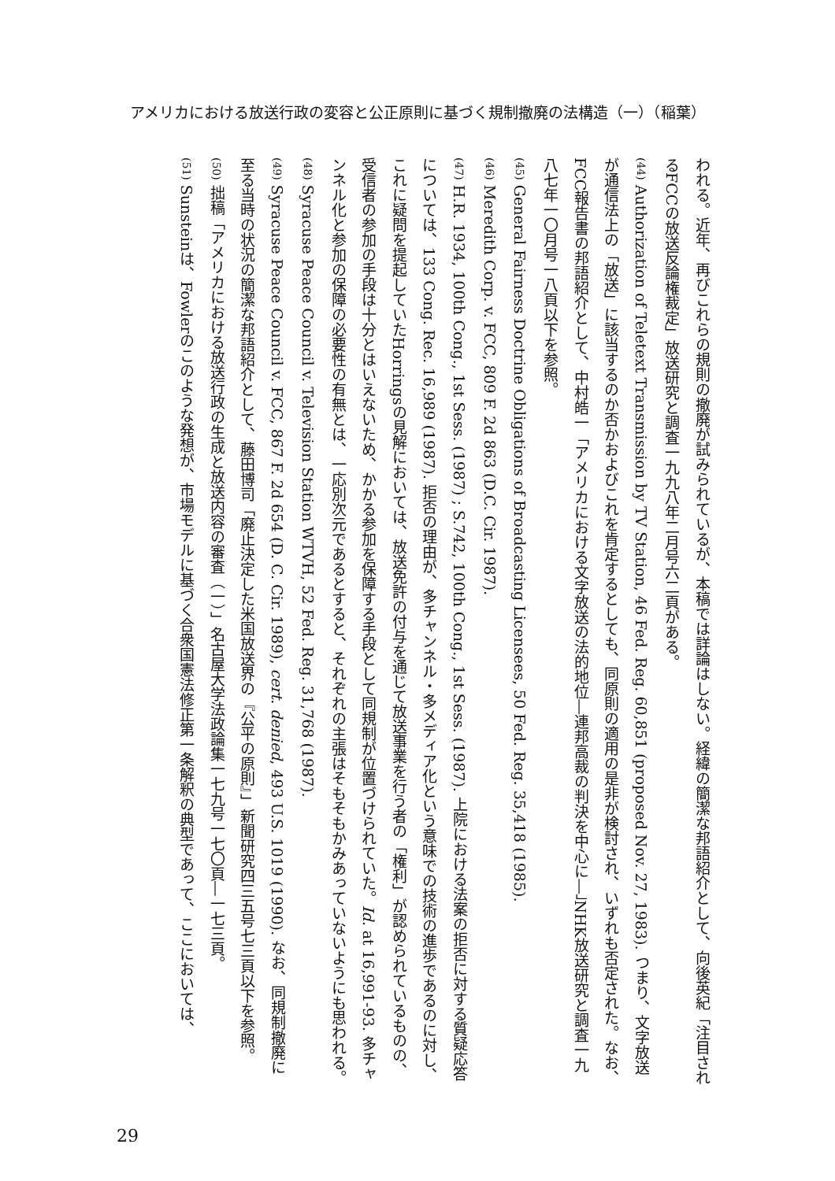アメリカにおける放送行政の変容と公正原則に基づく規制撤廃の法構造（一）（稲葉）
われる。近年、再びこれらの規則の撤廃が試みられているが、本稿では詳論はしない。経緯の簡潔な邦語紹介として、向後英紀「注目されるFCCの放送反論権裁定」放送研究と調査一九九八年二月号六二頁がある。
(44) Authorization of Teletext Transmission by TV Station, 46 Fed. Reg. 60,851 (proposed Nov. 27, 1983). つまり、文字放送が通信法上の「放送」に該当するのか否かおよびこれを肯定するとしても、同原則の適用の是非が検討され、いずれも否定された。なお、FCC報告書の邦語紹介として、中村皓一「アメリカにおける文字放送の法的地位―連邦高裁の判決を中心に―」NHK放送研究と調査一九八七年一〇月号一八頁以下を参照。
(45) General Fairness Doctrine Obligations of Broadcasting Licensees, 50 Fed. Reg. 35,418 (1985).
(46) Meredith Corp. v. FCC, 809 F. 2d 863 (D.C. Cir. 1987).
(47) H.R. 1934, 100th Cong., 1st Sess. (1987) ; S.742, 100th Cong., 1st Sess. (1987). 上院における法案の拒否に対する質疑応答については、133 Cong. Rec. 16,989 (1987). 拒否の理由が、多チャンネル・多メディア化という意味での技術の進歩であるのに対し、これに疑問を提起していたHorringsの見解においては、放送免許の付与を通じて放送事業を行う者の「権利」が認められているものの、受信者の参加の手段は十分とはいえないため、かかる参加を保障する手段として同規制が位置づけられていた。Id. at 16,991-93. 多チャンネル化と参加の保障の必要性の有無とは、一応別次元であるとすると、それぞれの主張はそもそもかみあっていないようにも思われる。
(48) Syracuse Peace Council v. Television Station WTVH, 52 Fed. Reg. 31,768 (1987).
(49) Syracuse Peace Council v. FCC, 867 F. 2d 654 (D. C. Cir. 1989), cert. denied, 493 U.S. 1019 (1990). なお、同規制撤廃に至る当時の状況の簡潔な邦語紹介として、藤田博司「廃止決定した米国放送界の『公平の原則』」新聞研究四三五号七三頁以下を参照。
(50) 拙稿「アメリカにおける放送行政の生成と放送内容の審査（一）」名古屋大学法政論集一七九号一七〇頁―一七三頁。
(51) Sunsteinは、Fowlerのこのような発想が、市場モデルに基づく合衆国憲法修正第一条解釈の典型であって、ここにおいては、
29